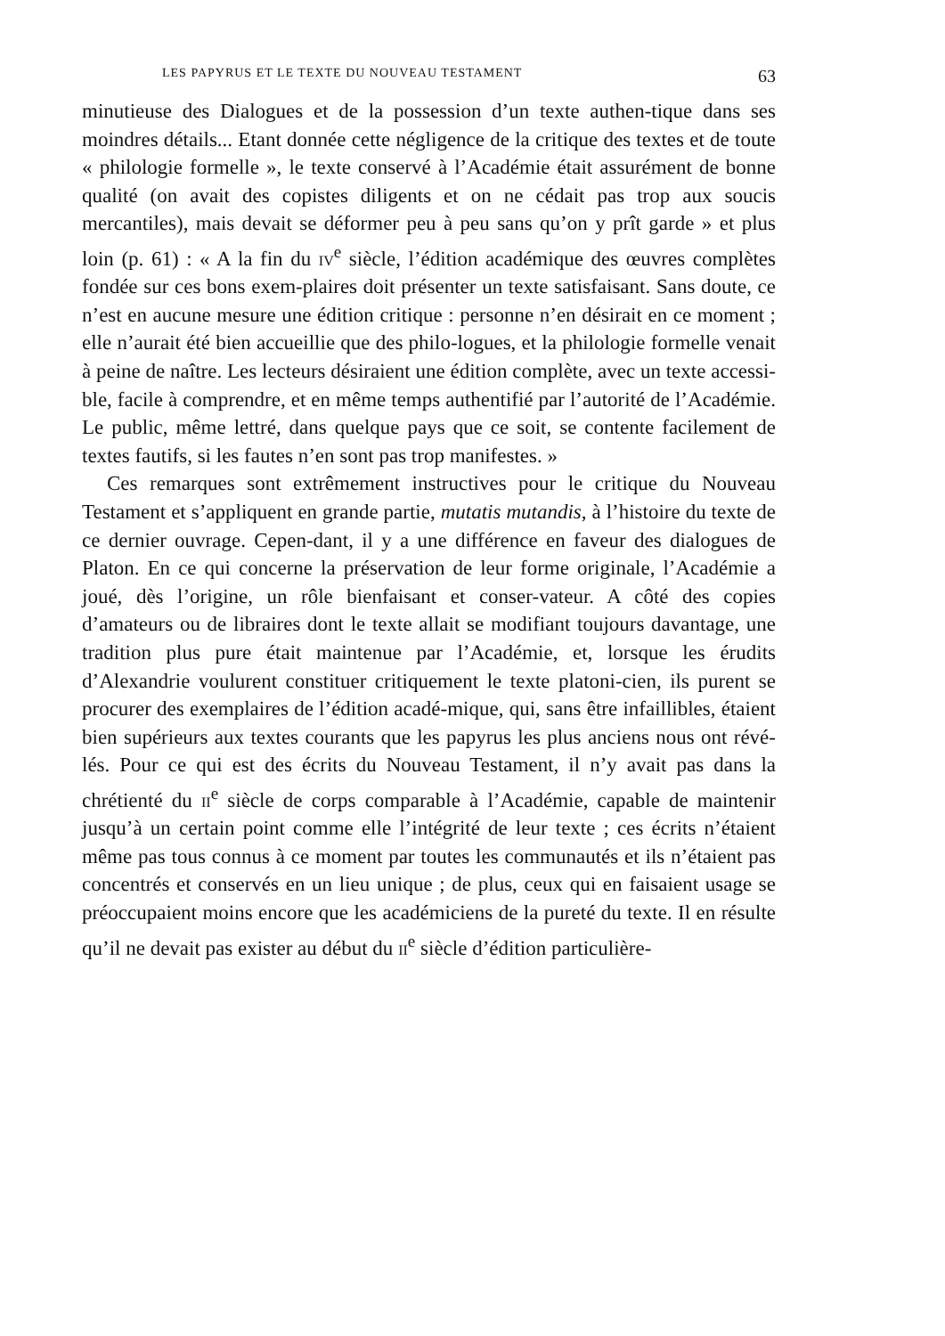LES PAPYRUS ET LE TEXTE DU NOUVEAU TESTAMENT 63
minutieuse des Dialogues et de la possession d’un texte authen-tique dans ses moindres détails... Etant donnée cette négligence de la critique des textes et de toute « philologie formelle », le texte conservé à l’Académie était assurément de bonne qualité (on avait des copistes diligents et on ne cédait pas trop aux soucis mercantiles), mais devait se déformer peu à peu sans qu’on y prît garde » et plus loin (p. 61) : « A la fin du iv<sup>e</sup> siècle, l’édition académique des œuvres complètes fondée sur ces bons exem-plaires doit présenter un texte satisfaisant. Sans doute, ce n’est en aucune mesure une édition critique : personne n’en désirait en ce moment ; elle n’aurait été bien accueillie que des philo-logues, et la philologie formelle venait à peine de naître. Les lecteurs désiraient une édition complète, avec un texte accessi-ble, facile à comprendre, et en même temps authentifié par l’autorité de l’Académie. Le public, même lettré, dans quelque pays que ce soit, se contente facilement de textes fautifs, si les fautes n’en sont pas trop manifestes. »
Ces remarques sont extrêmement instructives pour le critique du Nouveau Testament et s’appliquent en grande partie, mutatis mutandis, à l’histoire du texte de ce dernier ouvrage. Cepen-dant, il y a une différence en faveur des dialogues de Platon. En ce qui concerne la préservation de leur forme originale, l’Académie a joué, dès l’origine, un rôle bienfaisant et conser-vateur. A côté des copies d’amateurs ou de libraires dont le texte allait se modifiant toujours davantage, une tradition plus pure était maintenue par l’Académie, et, lorsque les érudits d’Alexandrie voulurent constituer critiquement le texte platoni-cien, ils purent se procurer des exemplaires de l’édition acadé-mique, qui, sans être infaillibles, étaient bien supérieurs aux textes courants que les papyrus les plus anciens nous ont révé-lés. Pour ce qui est des écrits du Nouveau Testament, il n’y avait pas dans la chrétienté du ii<sup>e</sup> siècle de corps comparable à l’Académie, capable de maintenir jusqu’à un certain point comme elle l’intégrité de leur texte ; ces écrits n’étaient même pas tous connus à ce moment par toutes les communautés et ils n’étaient pas concentrés et conservés en un lieu unique ; de plus, ceux qui en faisaient usage se préoccupaient moins encore que les académiciens de la pureté du texte. Il en résulte qu’il ne devait pas exister au début du ii<sup>e</sup> siècle d’édition particulière-